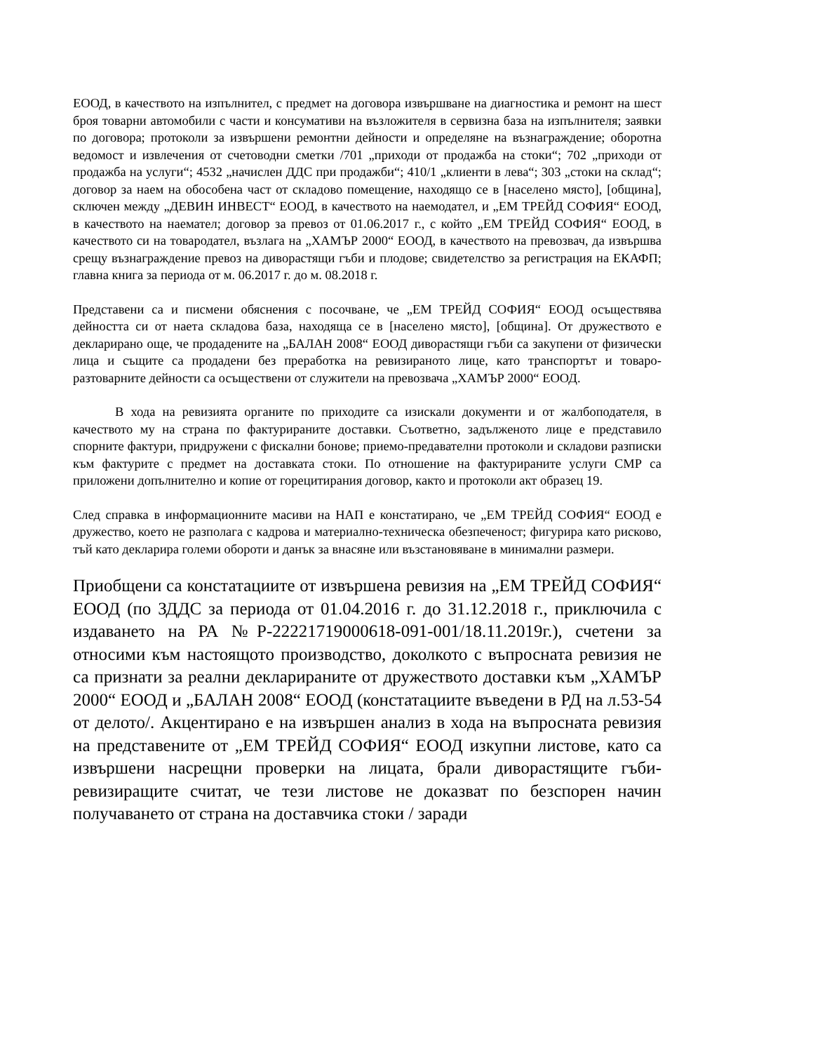ЕООД, в качеството на изпълнител, с предмет на договора извършване на диагностика и ремонт на шест броя товарни автомобили с части и консумативи на възложителя в сервизна база на изпълнителя; заявки по договора; протоколи за извършени ремонтни дейности и определяне на възнаграждение; оборотна ведомост и извлечения от счетоводни сметки /701 „приходи от продажба на стоки“; 702 „приходи от продажба на услуги“; 4532 „начислен ДДС при продажби“; 410/1 „клиенти в лева“; 303 „стоки на склад“; договор за наем на обособена част от складово помещение, находящо се в [населено място], [община], сключен между „ДЕВИН ИНВЕСТ“ ЕООД, в качеството на наемодател, и „ЕМ ТРЕЙД СОФИЯ“ ЕООД, в качеството на наемател; договор за превоз от 01.06.2017 г., с който „ЕМ ТРЕЙД СОФИЯ“ ЕООД, в качеството си на товародател, възлага на „ХАМЪР 2000“ ЕООД, в качеството на превозвач, да извършва срещу възнаграждение превоз на диворастящи гъби и плодове; свидетелство за регистрация на ЕКАФП; главна книга за периода от м. 06.2017 г. до м. 08.2018 г.
Представени са и писмени обяснения с посочване, че „ЕМ ТРЕЙД СОФИЯ“ ЕООД осъществява дейността си от наета складова база, находяща се в [населено място], [община]. От дружеството е декларирано още, че продадените на „БАЛАН 2008“ ЕООД диворастящи гъби са закупени от физически лица и същите са продадени без преработка на ревизираното лице, като транспортът и товаро-разтоварните дейности са осъществени от служители на превозвача „ХАМЪР 2000“ ЕООД.
В хода на ревизията органите по приходите са изискали документи и от жалбоподателя, в качеството му на страна по фактурираните доставки. Съответно, задълженото лице е представило спорните фактури, придружени с фискални бонове; приемо-предавателни протоколи и складови разписки към фактурите с предмет на доставката стоки. По отношение на фактурираните услуги СМР са приложени допълнително и копие от горецитирания договор, както и протоколи акт образец 19.
След справка в информационните масиви на НАП е констатирано, че „ЕМ ТРЕЙД СОФИЯ“ ЕООД е дружество, което не разполага с кадрова и материално-техническа обезпеченост; фигурира като рисково, тъй като декларира големи обороти и данък за внасяне или възстановяване в минимални размери.
Приобщени са констатациите от извършена ревизия на „ЕМ ТРЕЙД СОФИЯ“ ЕООД (по ЗДДС за периода от 01.04.2016 г. до 31.12.2018 г., приключила с издаването на РА №Р-22221719000618-091-001/18.11.2019г.), счетени за относими към настоящото производство, доколкото с въпросната ревизия не са признати за реални декларираните от дружеството доставки към „ХАМЪР 2000“ ЕООД и „БАЛАН 2008“ ЕООД (констатациите въведени в РД на л.53-54 от делото/. Акцентирано е на извършен анализ в хода на въпросната ревизия на представените от „ЕМ ТРЕЙД СОФИЯ“ ЕООД изкупни листове, като са извършени насрещни проверки на лицата, брали диворастящите гъби- ревизиращите считат, че тези листове не доказват по безспорен начин получаването от страна на доставчика стоки / заради